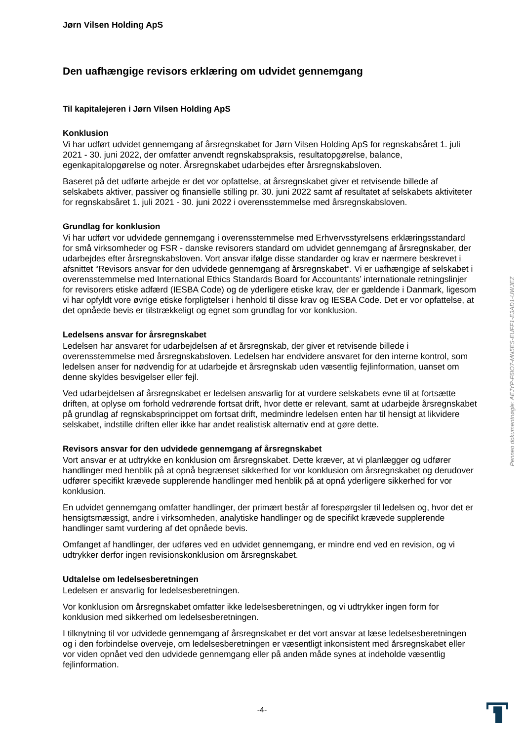Jørn Vilsen Holding ApS
Den uafhængige revisors erklæring om udvidet gennemgang
Til kapitalejeren i Jørn Vilsen Holding ApS
Konklusion
Vi har udført udvidet gennemgang af årsregnskabet for Jørn Vilsen Holding ApS for regnskabsåret 1. juli 2021 - 30. juni 2022, der omfatter anvendt regnskabspraksis, resultatopgørelse, balance, egenkapitalopgørelse og noter. Årsregnskabet udarbejdes efter årsregnskabsloven.
Baseret på det udførte arbejde er det vor opfattelse, at årsregnskabet giver et retvisende billede af selskabets aktiver, passiver og finansielle stilling pr. 30. juni 2022 samt af resultatet af selskabets aktiviteter for regnskabsåret 1. juli 2021 - 30. juni 2022 i overensstemmelse med årsregnskabsloven.
Grundlag for konklusion
Vi har udført vor udvidede gennemgang i overensstemmelse med Erhvervsstyrelsens erklæringsstandard for små virksomheder og FSR - danske revisorers standard om udvidet gennemgang af årsregnskaber, der udarbejdes efter årsregnskabsloven. Vort ansvar ifølge disse standarder og krav er nærmere beskrevet i afsnittet “Revisors ansvar for den udvidede gennemgang af årsregnskabet“. Vi er uafhængige af selskabet i overensstemmelse med International Ethics Standards Board for Accountants’ internationale retningslinjer for revisorers etiske adfærd (IESBA Code) og de yderligere etiske krav, der er gældende i Danmark, ligesom vi har opfyldt vore øvrige etiske forpligtelser i henhold til disse krav og IESBA Code. Det er vor opfattelse, at det opnåede bevis er tilstrækkeligt og egnet som grundlag for vor konklusion.
Ledelsens ansvar for årsregnskabet
Ledelsen har ansvaret for udarbejdelsen af et årsregnskab, der giver et retvisende billede i overensstemmelse med årsregnskabsloven. Ledelsen har endvidere ansvaret for den interne kontrol, som ledelsen anser for nødvendig for at udarbejde et årsregnskab uden væsentlig fejlinformation, uanset om denne skyldes besvigelser eller fejl.
Ved udarbejdelsen af årsregnskabet er ledelsen ansvarlig for at vurdere selskabets evne til at fortsætte driften, at oplyse om forhold vedrørende fortsat drift, hvor dette er relevant, samt at udarbejde årsregnskabet på grundlag af regnskabsprincippet om fortsat drift, medmindre ledelsen enten har til hensigt at likvidere selskabet, indstille driften eller ikke har andet realistisk alternativ end at gøre dette.
Revisors ansvar for den udvidede gennemgang af årsregnskabet
Vort ansvar er at udtrykke en konklusion om årsregnskabet. Dette kræver, at vi planlægger og udfører handlinger med henblik på at opnå begrænset sikkerhed for vor konklusion om årsregnskabet og derudover udfører specifikt krævede supplerende handlinger med henblik på at opnå yderligere sikkerhed for vor konklusion.
En udvidet gennemgang omfatter handlinger, der primært består af forespørgsler til ledelsen og, hvor det er hensigtsmæssigt, andre i virksomheden, analytiske handlinger og de specifikt krævede supplerende handlinger samt vurdering af det opnåede bevis.
Omfanget af handlinger, der udføres ved en udvidet gennemgang, er mindre end ved en revision, og vi udtrykker derfor ingen revisionskonklusion om årsregnskabet.
Udtalelse om ledelsesberetningen
Ledelsen er ansvarlig for ledelsesberetningen.
Vor konklusion om årsregnskabet omfatter ikke ledelsesberetningen, og vi udtrykker ingen form for konklusion med sikkerhed om ledelsesberetningen.
I tilknytning til vor udvidede gennemgang af årsregnskabet er det vort ansvar at læse ledelsesberetningen og i den forbindelse overveje, om ledelsesberetningen er væsentligt inkonsistent med årsregnskabet eller vor viden opnået ved den udvidede gennemgang eller på anden måde synes at indeholde væsentlig fejlinformation.
Penneo dokumentnøgle: AEJYP-F6IO7-MN5ES-EUFF1-E3AD1-UWJEZ
-4-